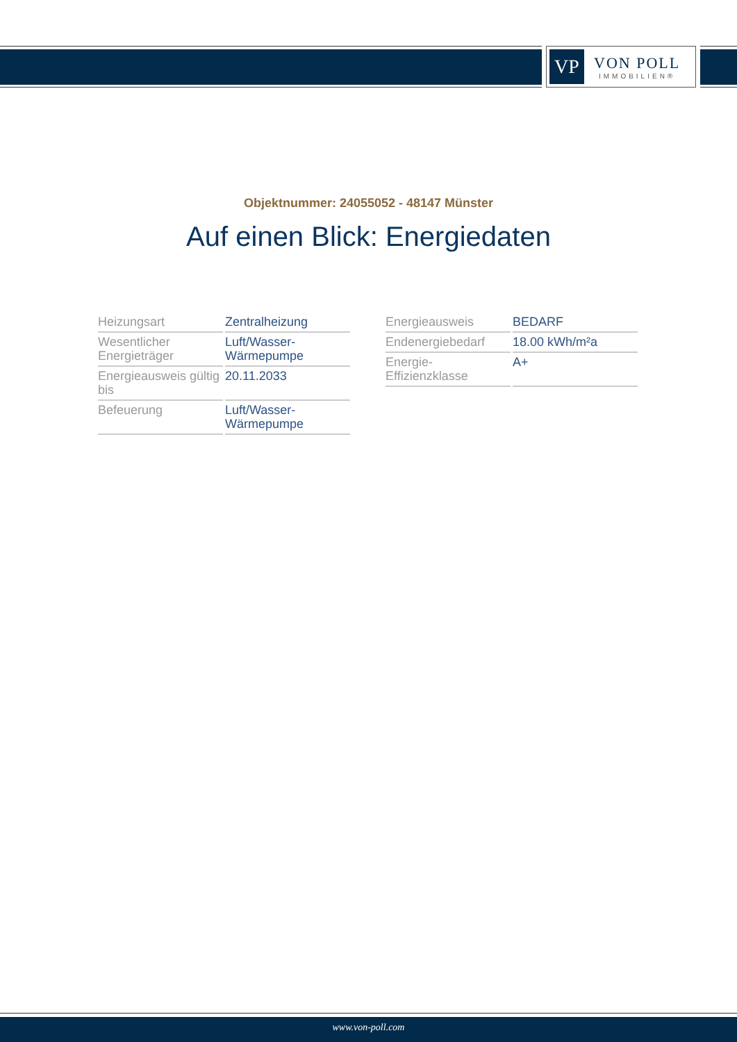VP
VON POLL
IMMOBILIEN®
Objektnummer: 24055052 - 48147 Münster
Auf einen Blick: Energiedaten
| Heizungsart | Zentralheizung |
| Wesentlicher Energieträger | Luft/Wasser-Wärmepumpe |
| Energieausweis gültig bis | 20.11.2033 |
| Befeuerung | Luft/Wasser-Wärmepumpe |
| Energieausweis | BEDARF |
| Endenergiebedarf | 18.00 kWh/m²a |
| Energie-Effizienzklasse | A+ |
www.von-poll.com